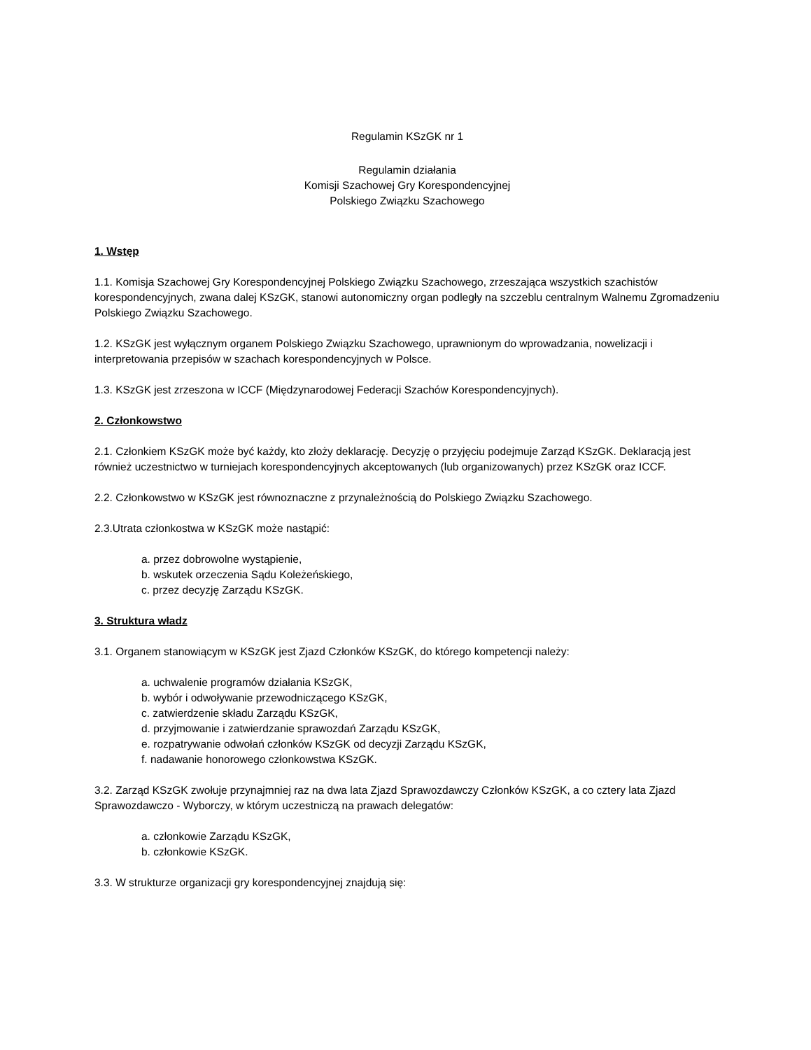Regulamin KSzGK nr 1
Regulamin działania
Komisji Szachowej Gry Korespondencyjnej
Polskiego Związku Szachowego
1. Wstęp
1.1. Komisja Szachowej Gry Korespondencyjnej Polskiego Związku Szachowego, zrzeszająca wszystkich szachistów korespondencyjnych, zwana dalej KSzGK, stanowi autonomiczny organ podległy na szczeblu centralnym Walnemu Zgromadzeniu Polskiego Związku Szachowego.
1.2. KSzGK jest wyłącznym organem Polskiego Związku Szachowego, uprawnionym do wprowadzania, nowelizacji i interpretowania przepisów w szachach korespondencyjnych w Polsce.
1.3. KSzGK jest zrzeszona w ICCF (Międzynarodowej Federacji Szachów Korespondencyjnych).
2. Członkowstwo
2.1. Członkiem KSzGK może być każdy, kto złoży deklarację. Decyzję o przyjęciu podejmuje Zarząd KSzGK. Deklaracją jest również uczestnictwo w turniejach korespondencyjnych akceptowanych (lub organizowanych) przez KSzGK oraz ICCF.
2.2. Członkowstwo w KSzGK jest równoznaczne z przynależnością do Polskiego Związku Szachowego.
2.3.Utrata członkostwa w KSzGK może nastąpić:
a. przez dobrowolne wystąpienie,
b. wskutek orzeczenia Sądu Koleżeńskiego,
c. przez decyzję Zarządu KSzGK.
3. Struktura władz
3.1. Organem stanowiącym w KSzGK jest Zjazd Członków KSzGK, do którego kompetencji należy:
a. uchwalenie programów działania KSzGK,
b. wybór i odwoływanie przewodniczącego KSzGK,
c. zatwierdzenie składu Zarządu KSzGK,
d. przyjmowanie i zatwierdzanie sprawozdań Zarządu KSzGK,
e. rozpatrywanie odwołań członków KSzGK od decyzji Zarządu KSzGK,
f. nadawanie honorowego członkowstwa KSzGK.
3.2. Zarząd KSzGK zwołuje przynajmniej raz na dwa lata Zjazd Sprawozdawczy Członków KSzGK, a co cztery lata Zjazd Sprawozdawczo - Wyborczy, w którym uczestniczą na prawach delegatów:
a. członkowie Zarządu KSzGK,
b. członkowie KSzGK.
3.3. W strukturze organizacji gry korespondencyjnej znajdują się: